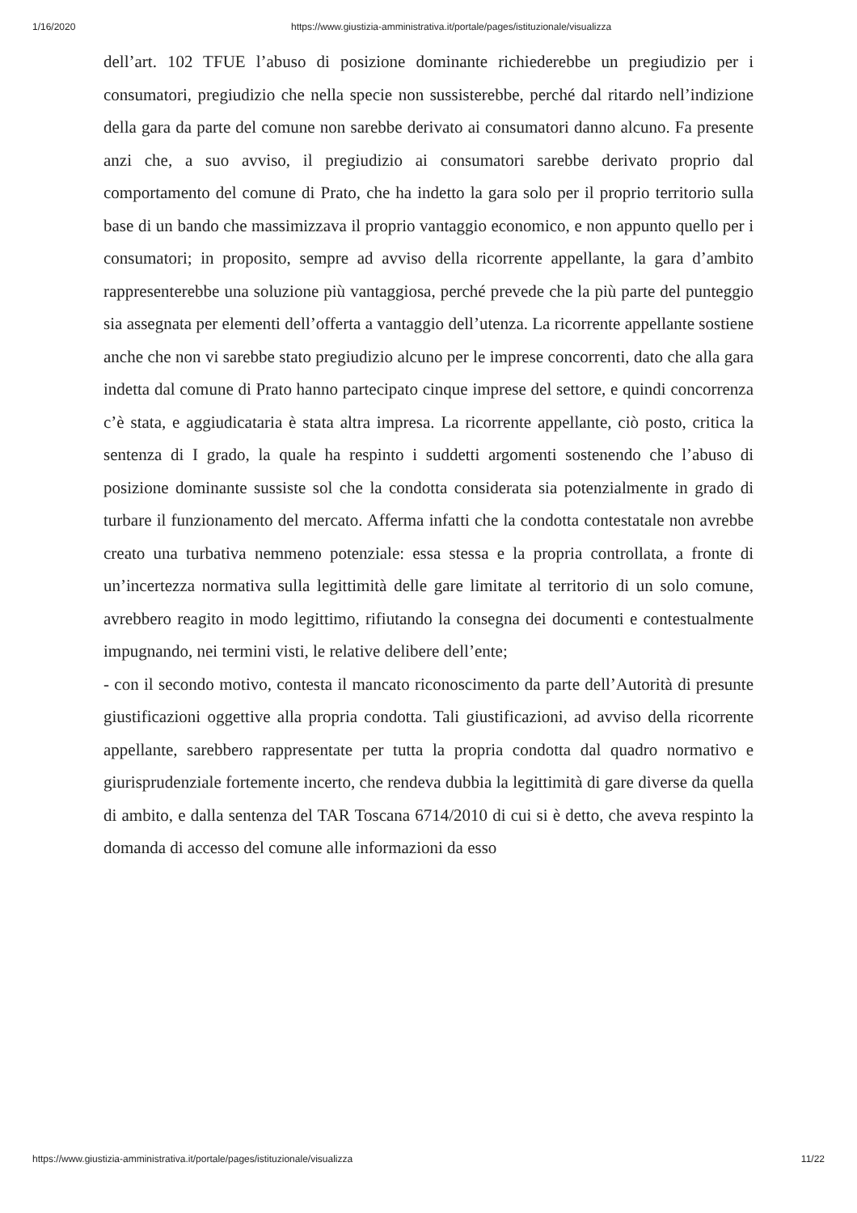1/16/2020 https://www.giustizia-amministrativa.it/portale/pages/istituzionale/visualizza
dell’art. 102 TFUE l’abuso di posizione dominante richiederebbe un pregiudizio per i consumatori, pregiudizio che nella specie non sussisterebbe, perché dal ritardo nell’indizione della gara da parte del comune non sarebbe derivato ai consumatori danno alcuno. Fa presente anzi che, a suo avviso, il pregiudizio ai consumatori sarebbe derivato proprio dal comportamento del comune di Prato, che ha indetto la gara solo per il proprio territorio sulla base di un bando che massimizzava il proprio vantaggio economico, e non appunto quello per i consumatori; in proposito, sempre ad avviso della ricorrente appellante, la gara d’ambito rappresenterebbe una soluzione più vantaggiosa, perché prevede che la più parte del punteggio sia assegnata per elementi dell’offerta a vantaggio dell’utenza. La ricorrente appellante sostiene anche che non vi sarebbe stato pregiudizio alcuno per le imprese concorrenti, dato che alla gara indetta dal comune di Prato hanno partecipato cinque imprese del settore, e quindi concorrenza c’è stata, e aggiudicataria è stata altra impresa. La ricorrente appellante, ciò posto, critica la sentenza di I grado, la quale ha respinto i suddetti argomenti sostenendo che l’abuso di posizione dominante sussiste sol che la condotta considerata sia potenzialmente in grado di turbare il funzionamento del mercato. Afferma infatti che la condotta contestatale non avrebbe creato una turbativa nemmeno potenziale: essa stessa e la propria controllata, a fronte di un’incertezza normativa sulla legittimità delle gare limitate al territorio di un solo comune, avrebbero reagito in modo legittimo, rifiutando la consegna dei documenti e contestualmente impugnando, nei termini visti, le relative delibere dell’ente;
- con il secondo motivo, contesta il mancato riconoscimento da parte dell’Autorità di presunte giustificazioni oggettive alla propria condotta. Tali giustificazioni, ad avviso della ricorrente appellante, sarebbero rappresentate per tutta la propria condotta dal quadro normativo e giurisprudenziale fortemente incerto, che rendeva dubbia la legittimità di gare diverse da quella di ambito, e dalla sentenza del TAR Toscana 6714/2010 di cui si è detto, che aveva respinto la domanda di accesso del comune alle informazioni da esso
https://www.giustizia-amministrativa.it/portale/pages/istituzionale/visualizza 11/22